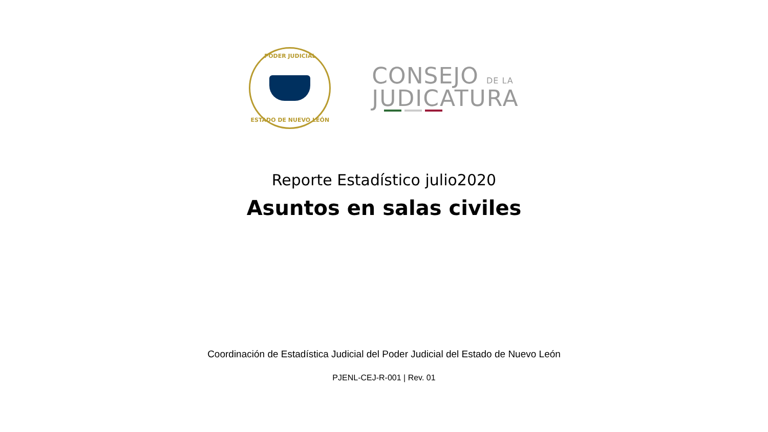PODER JUDICIAL
ESTADO DE NUEVO LEÓN
CONSEJO DE LA
JUDICATURA
Reporte Estadístico julio2020
Asuntos en salas civiles
Coordinación de Estadística Judicial del Poder Judicial del Estado de Nuevo León
PJENL-CEJ-R-001 | Rev. 01